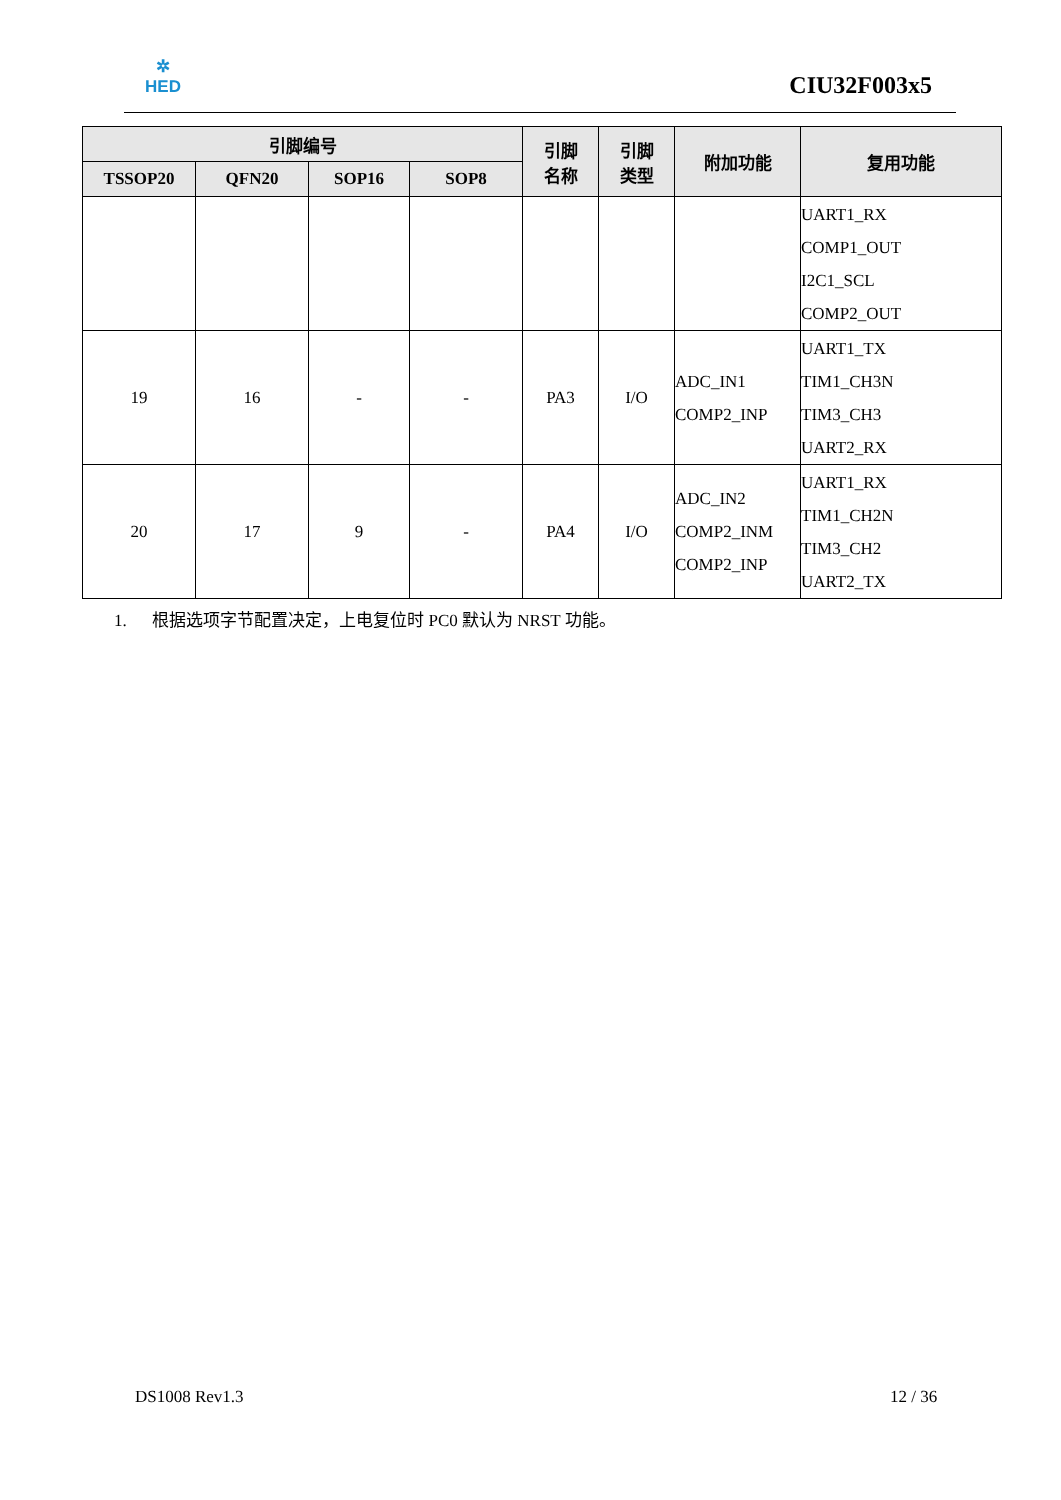✲
HED
CIU32F003x5
| 引脚编号 | | | | 引脚 名称 | 引脚 类型 | 附加功能 | 复用功能 |
| --- | --- | --- | --- | --- | --- | --- | --- |
| TSSOP20 | QFN20 | SOP16 | SOP8 | | | | |
| | | | | | | | UART1_RX COMP1_OUT I2C1_SCL COMP2_OUT |
| 19 | 16 | - | - | PA3 | I/O | ADC_IN1 COMP2_INP | UART1_TX TIM1_CH3N TIM3_CH3 UART2_RX |
| 20 | 17 | 9 | - | PA4 | I/O | ADC_IN2 COMP2_INM COMP2_INP | UART1_RX TIM1_CH2N TIM3_CH2 UART2_TX |
1. 根据选项字节配置决定，上电复位时 PC0 默认为 NRST 功能。
DS1008 Rev1.3 12 / 36